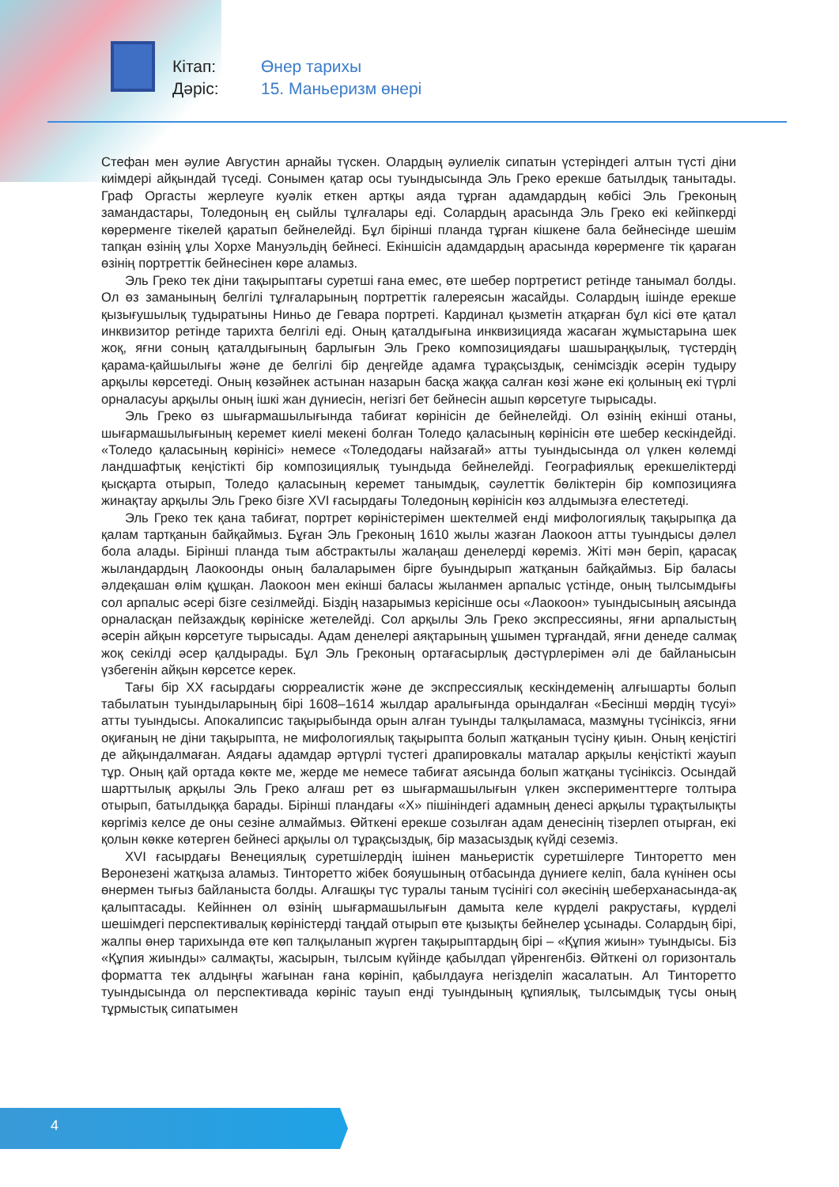Кітап: Өнер тарихы
Дәріс: 15. Маньеризм өнері
Стефан мен әулие Августин арнайы түскен. Олардың әулиелік сипатын үстеріндегі алтын түсті діни киімдері айқындай түседі. Сонымен қатар осы туындысында Эль Греко ерекше батылдық танытады. Граф Оргасты жерлеуге куәлік еткен артқы аяда тұрған адамдардың көбісі Эль Греконың замандастары, Толедоның ең сыйлы тұлғалары еді. Солардың арасында Эль Греко екі кейіпкерді көрерменге тікелей қаратып бейнелейді. Бұл бірінші планда тұрған кішкене бала бейнесінде шешім тапқан өзінің ұлы Хорхе Мануэльдің бейнесі. Екіншісін адамдардың арасында көрерменге тік қараған өзінің портреттік бейнесінен көре аламыз.
Эль Греко тек діни тақырыптағы суретші ғана емес, өте шебер портретист ретінде танымал болды. Ол өз заманының белгілі тұлғаларының портреттік галереясын жасайды. Солардың ішінде ерекше қызығушылық тудыратыны Ниньо де Гевара портреті. Кардинал қызметін атқарған бұл кісі өте қатал инквизитор ретінде тарихта белгілі еді. Оның қаталдығына инквизицияда жасаған жұмыстарына шек жоқ, яғни соның қаталдығының барлығын Эль Греко композициядағы шашыраңқылық, түстердің қарама-қайшылығы және де белгілі бір деңгейде адамға тұрақсыздық, сенімсіздік әсерін тудыру арқылы көрсетеді. Оның көзәйнек астынан назарын басқа жаққа салған көзі және екі қолының екі түрлі орналасуы арқылы оның ішкі жан дүниесін, негізгі бет бейнесін ашып көрсетуге тырысады.
Эль Греко өз шығармашылығында табиғат көрінісін де бейнелейді. Ол өзінің екінші отаны, шығармашылығының керемет киелі мекені болған Толедо қаласының көрінісін өте шебер кескіндейді. «Толедо қаласының көрінісі» немесе «Толедодағы найзағай» атты туындысында ол үлкен көлемді ландшафтық кеңістікті бір композициялық туындыда бейнелейді. Географиялық ерекшеліктерді қысқарта отырып, Толедо қаласының керемет танымдық, сәулеттік бөліктерін бір композицияға жинақтау арқылы Эль Греко бізге XVI ғасырдағы Толедоның көрінісін көз алдымызға елестетеді.
Эль Греко тек қана табиғат, портрет көріністерімен шектелмей енді мифологиялық тақырыпқа да қалам тартқанын байқаймыз. Бұған Эль Греконың 1610 жылы жазған Лаокоон атты туындысы дәлел бола алады. Бірінші планда тым абстрактылы жалаңаш денелерді көреміз. Жіті мән беріп, қарасақ жыландардың Лаокоонды оның балаларымен бірге буындырып жатқанын байқаймыз. Бір баласы әлдеқашан өлім құшқан. Лаокоон мен екінші баласы жыланмен арпалыс үстінде, оның тылсымдығы сол арпалыс әсері бізге сезілмейді. Біздің назарымыз керісінше осы «Лаокоон» туындысының аясында орналасқан пейзаждық көрініске жетелейді. Сол арқылы Эль Греко экспрессияны, яғни арпалыстың әсерін айқын көрсетуге тырысады. Адам денелері аяқтарының ұшымен тұрғандай, яғни денеде салмақ жоқ секілді әсер қалдырады. Бұл Эль Греконың ортағасырлық дәстүрлерімен әлі де байланысын үзбегенін айқын көрсетсе керек.
Тағы бір XX ғасырдағы сюрреалистік және де экспрессиялық кескіндеменің алғышарты болып табылатын туындыларының бірі 1608–1614 жылдар аралығында орындалған «Бесінші мөрдің түсуі» атты туындысы. Апокалипсис тақырыбында орын алған туынды талқыламаса, мазмұны түсініксіз, яғни оқиғаның не діни тақырыпта, не мифологиялық тақырыпта болып жатқанын түсіну қиын. Оның кеңістігі де айқындалмаған. Аядағы адамдар әртүрлі түстегі драпировкалы маталар арқылы кеңістікті жауып тұр. Оның қай ортада көкте ме, жерде ме немесе табиғат аясында болып жатқаны түсініксіз. Осындай шарттылық арқылы Эль Греко алғаш рет өз шығармашылығын үлкен эксперименттерге толтыра отырып, батылдыққа барады. Бірінші пландағы «Х» пішініндегі адамның денесі арқылы тұрақтылықты көргіміз келсе де оны сезіне алмаймыз. Өйткені ерекше созылған адам денесінің тізерлеп отырған, екі қолын көкке көтерген бейнесі арқылы ол тұрақсыздық, бір мазасыздық күйді сеземіз.
XVI ғасырдағы Венециялық суретшілердің ішінен маньеристік суретшілерге Тинторетто мен Веронезені жатқыза аламыз. Тинторетто жібек бояушының отбасында дүниеге келіп, бала күнінен осы өнермен тығыз байланыста болды. Алғашқы түс туралы таным түсінігі сол әкесінің шеберханасында-ақ қалыптасады. Кейіннен ол өзінің шығармашылығын дамыта келе күрделі ракрустағы, күрделі шешімдегі перспективалық көріністерді таңдай отырып өте қызықты бейнелер ұсынады. Солардың бірі, жалпы өнер тарихында өте көп талқыланып жүрген тақырыптардың бірі – «Құпия жиын» туындысы. Біз «Құпия жиынды» салмақты, жасырын, тылсым күйінде қабылдап үйренгенбіз. Өйткені ол горизонталь форматта тек алдыңғы жағынан ғана көрініп, қабылдауға негізделіп жасалатын. Ал Тинторетто туындысында ол перспективада көрініс тауып енді туындының құпиялық, тылсымдық түсы оның тұрмыстық сипатымен
4